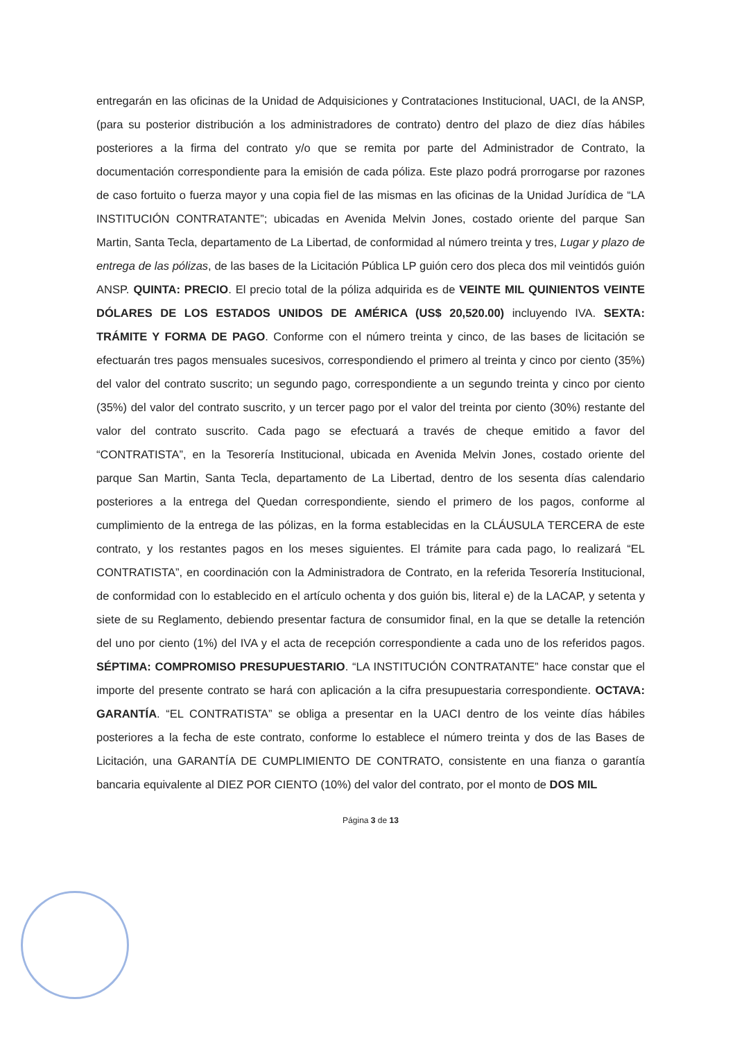entregarán en las oficinas de la Unidad de Adquisiciones y Contrataciones Institucional, UACI, de la ANSP, (para su posterior distribución a los administradores de contrato) dentro del plazo de diez días hábiles posteriores a la firma del contrato y/o que se remita por parte del Administrador de Contrato, la documentación correspondiente para la emisión de cada póliza. Este plazo podrá prorrogarse por razones de caso fortuito o fuerza mayor y una copia fiel de las mismas en las oficinas de la Unidad Jurídica de “LA INSTITUCIÓN CONTRATANTE”; ubicadas en Avenida Melvin Jones, costado oriente del parque San Martin, Santa Tecla, departamento de La Libertad, de conformidad al número treinta y tres, Lugar y plazo de entrega de las pólizas, de las bases de la Licitación Pública LP guión cero dos pleca dos mil veintidós guión ANSP. QUINTA: PRECIO. El precio total de la póliza adquirida es de VEINTE MIL QUINIENTOS VEINTE DÓLARES DE LOS ESTADOS UNIDOS DE AMÉRICA (US$ 20,520.00) incluyendo IVA. SEXTA: TRÁMITE Y FORMA DE PAGO. Conforme con el número treinta y cinco, de las bases de licitación se efectuarán tres pagos mensuales sucesivos, correspondiendo el primero al treinta y cinco por ciento (35%) del valor del contrato suscrito; un segundo pago, correspondiente a un segundo treinta y cinco por ciento (35%) del valor del contrato suscrito, y un tercer pago por el valor del treinta por ciento (30%) restante del valor del contrato suscrito. Cada pago se efectuará a través de cheque emitido a favor del “CONTRATISTA”, en la Tesorería Institucional, ubicada en Avenida Melvin Jones, costado oriente del parque San Martin, Santa Tecla, departamento de La Libertad, dentro de los sesenta días calendario posteriores a la entrega del Quedan correspondiente, siendo el primero de los pagos, conforme al cumplimiento de la entrega de las pólizas, en la forma establecidas en la CLÁUSULA TERCERA de este contrato, y los restantes pagos en los meses siguientes. El trámite para cada pago, lo realizará “EL CONTRATISTA”, en coordinación con la Administradora de Contrato, en la referida Tesorería Institucional, de conformidad con lo establecido en el artículo ochenta y dos guión bis, literal e) de la LACAP, y setenta y siete de su Reglamento, debiendo presentar factura de consumidor final, en la que se detalle la retención del uno por ciento (1%) del IVA y el acta de recepción correspondiente a cada uno de los referidos pagos. SÉPTIMA: COMPROMISO PRESUPUESTARIO. “LA INSTITUCIÓN CONTRATANTE” hace constar que el importe del presente contrato se hará con aplicación a la cifra presupuestaria correspondiente. OCTAVA: GARANTÍA. “EL CONTRATISTA” se obliga a presentar en la UACI dentro de los veinte días hábiles posteriores a la fecha de este contrato, conforme lo establece el número treinta y dos de las Bases de Licitación, una GARANTÍA DE CUMPLIMIENTO DE CONTRATO, consistente en una fianza o garantía bancaria equivalente al DIEZ POR CIENTO (10%) del valor del contrato, por el monto de DOS MIL
Página 3 de 13